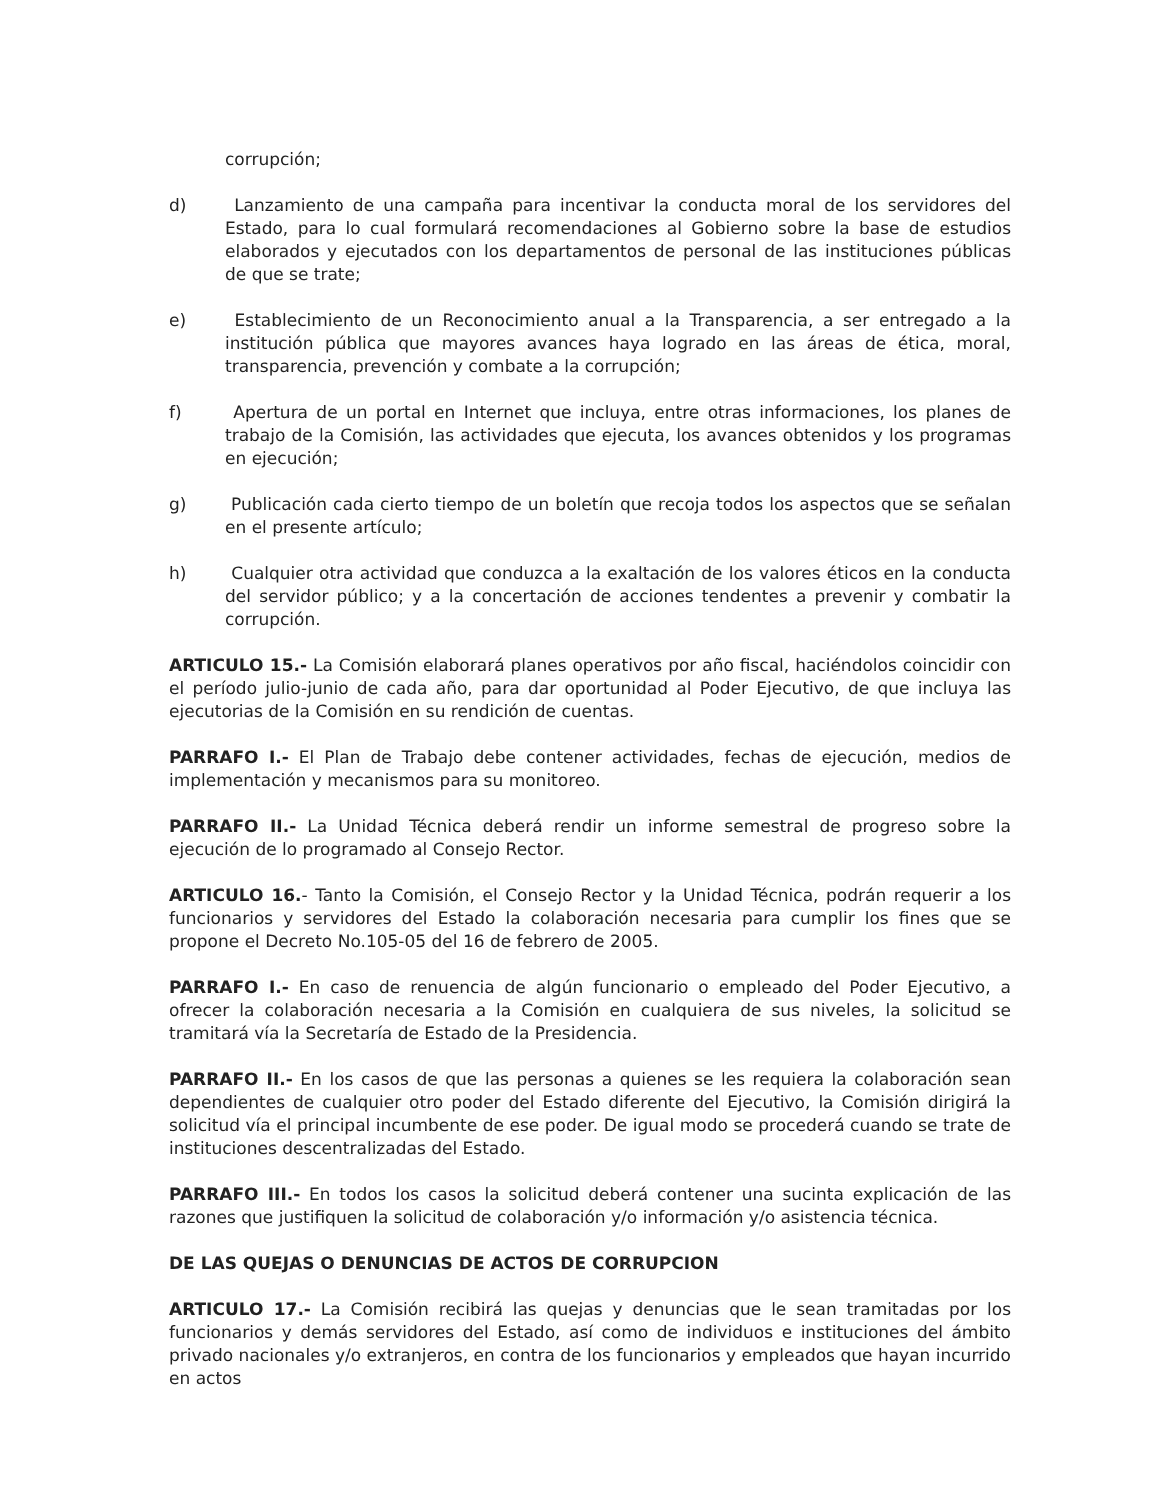corrupción;
d) Lanzamiento de una campaña para incentivar la conducta moral de los servidores del Estado, para lo cual formulará recomendaciones al Gobierno sobre la base de estudios elaborados y ejecutados con los departamentos de personal de las instituciones públicas de que se trate;
e) Establecimiento de un Reconocimiento anual a la Transparencia, a ser entregado a la institución pública que mayores avances haya logrado en las áreas de ética, moral, transparencia, prevención y combate a la corrupción;
f) Apertura de un portal en Internet que incluya, entre otras informaciones, los planes de trabajo de la Comisión, las actividades que ejecuta, los avances obtenidos y los programas en ejecución;
g) Publicación cada cierto tiempo de un boletín que recoja todos los aspectos que se señalan en el presente artículo;
h) Cualquier otra actividad que conduzca a la exaltación de los valores éticos en la conducta del servidor público; y a la concertación de acciones tendentes a prevenir y combatir la corrupción.
ARTICULO 15.- La Comisión elaborará planes operativos por año fiscal, haciéndolos coincidir con el período julio-junio de cada año, para dar oportunidad al Poder Ejecutivo, de que incluya las ejecutorias de la Comisión en su rendición de cuentas.
PARRAFO I.- El Plan de Trabajo debe contener actividades, fechas de ejecución, medios de implementación y mecanismos para su monitoreo.
PARRAFO II.- La Unidad Técnica deberá rendir un informe semestral de progreso sobre la ejecución de lo programado al Consejo Rector.
ARTICULO 16.- Tanto la Comisión, el Consejo Rector y la Unidad Técnica, podrán requerir a los funcionarios y servidores del Estado la colaboración necesaria para cumplir los fines que se propone el Decreto No.105-05 del 16 de febrero de 2005.
PARRAFO I.- En caso de renuencia de algún funcionario o empleado del Poder Ejecutivo, a ofrecer la colaboración necesaria a la Comisión en cualquiera de sus niveles, la solicitud se tramitará vía la Secretaría de Estado de la Presidencia.
PARRAFO II.- En los casos de que las personas a quienes se les requiera la colaboración sean dependientes de cualquier otro poder del Estado diferente del Ejecutivo, la Comisión dirigirá la solicitud vía el principal incumbente de ese poder. De igual modo se procederá cuando se trate de instituciones descentralizadas del Estado.
PARRAFO III.- En todos los casos la solicitud deberá contener una sucinta explicación de las razones que justifiquen la solicitud de colaboración y/o información y/o asistencia técnica.
DE LAS QUEJAS O DENUNCIAS DE ACTOS DE CORRUPCION
ARTICULO 17.- La Comisión recibirá las quejas y denuncias que le sean tramitadas por los funcionarios y demás servidores del Estado, así como de individuos e instituciones del ámbito privado nacionales y/o extranjeros, en contra de los funcionarios y empleados que hayan incurrido en actos